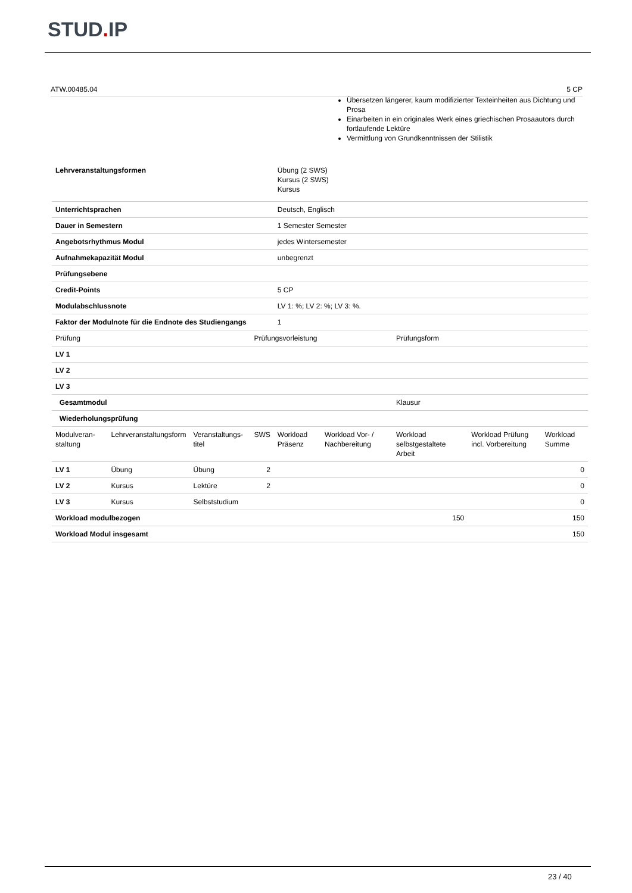STUD. IP
ATW.00485.04 5 CP
Übersetzen längerer, kaum modifizierter Texteinheiten aus Dichtung und Prosa
Einarbeiten in ein originales Werk eines griechischen Prosaautors durch fortlaufende Lektüre
Vermittlung von Grundkenntnissen der Stilistik
| Lehrveranstaltungsformen | | | | Übung (2 SWS) Kursus (2 SWS) Kursus | | | | |
| Unterrichtsprachen | | | | Deutsch, Englisch | | | | |
| Dauer in Semestern | | | | 1 Semester Semester | | | | |
| Angebotsrhythmus Modul | | | | jedes Wintersemester | | | | |
| Aufnahmekapazität Modul | | | | unbegrenzt | | | | |
| Prüfungsebene | | | | | | | | |
| Credit-Points | | | | 5 CP | | | | |
| Modulabschlussnote | | | | LV 1: %; LV 2: %; LV 3: %. | | | | |
| Faktor der Modulnote für die Endnote des Studiengangs | | | | 1 | | | | |
| Prüfung | | | Prüfungsvorleistung | | | Prüfungsform | | |
| LV 1 | | | | | | | | |
| LV 2 | | | | | | | | |
| LV 3 | | | | | | | | |
| Gesamtmodul | | | | | | Klausur | | |
| Wiederholungsprüfung | | | | | | | | |
| Modulveran-staltung | Lehrveranstaltungsform | Veranstaltungs-titel | SWS | Workload Präsenz | Workload Vor- / Nachbereitung | Workload selbstgestaltete Arbeit | Workload Prüfung incl. Vorbereitung | Workload Summe |
| LV 1 | Übung | Übung | 2 | | | | | 0 |
| LV 2 | Kursus | Lektüre | 2 | | | | | 0 |
| LV 3 | Kursus | Selbststudium | | | | | | 0 |
| Workload modulbezogen | | | | | | 150 | | 150 |
| Workload Modul insgesamt | | | | | | | | 150 |
23 / 40